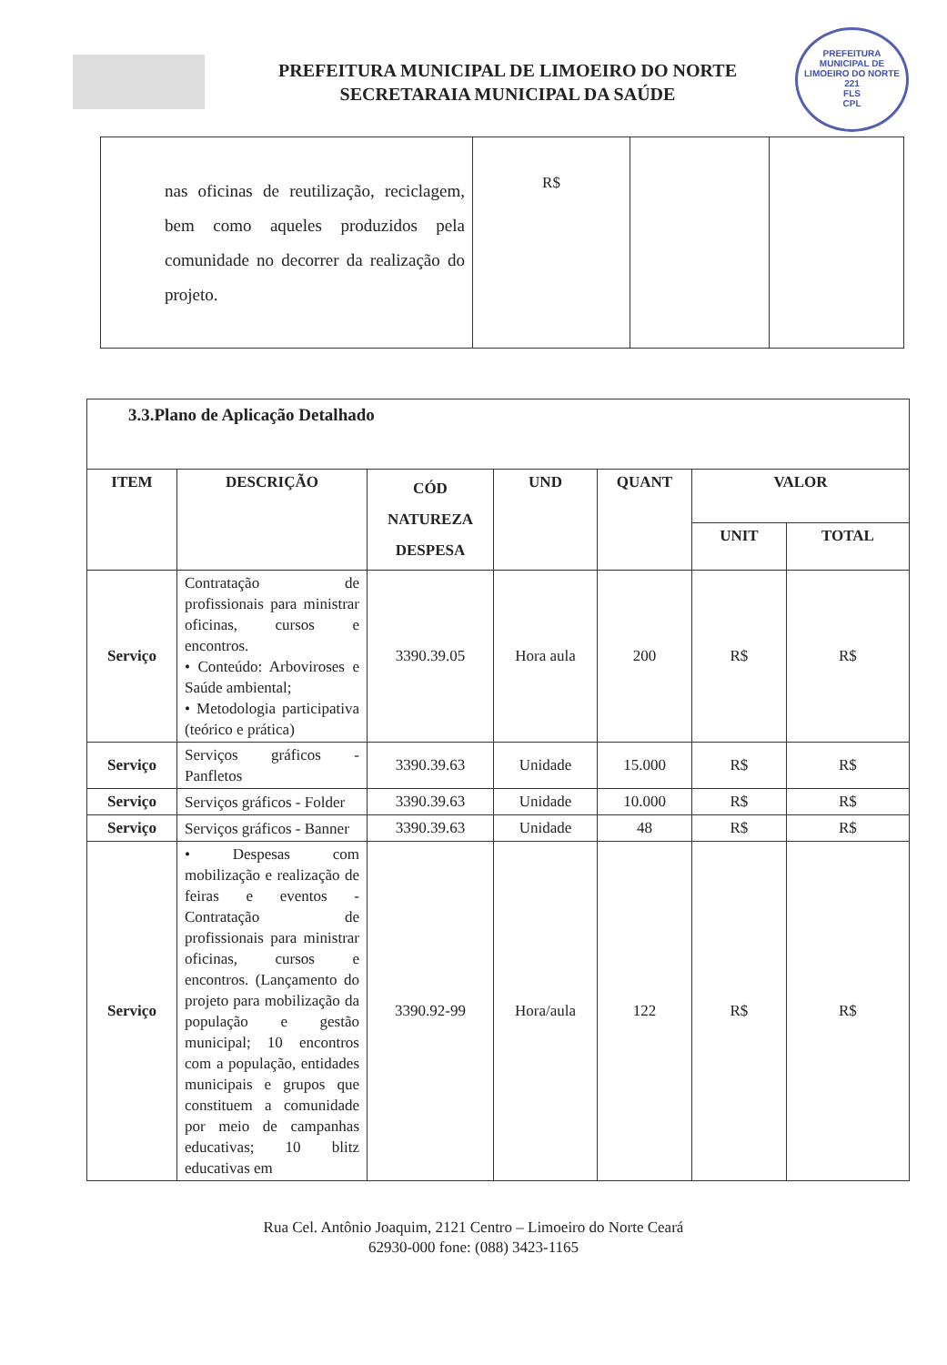PREFEITURA MUNICIPAL DE LIMOEIRO DO NORTE
221
FLS
CPL
PREFEITURA MUNICIPAL DE LIMOEIRO DO NORTE
SECRETARAIA MUNICIPAL DA SAÚDE
| nas oficinas de reutilização, reciclagem, bem como aqueles produzidos pela comunidade no decorrer da realização do projeto. | R$ | | |
| 3.3.Plano de Aplicação Detalhado | | | | | | |
| ITEM | DESCRIÇÃO | CÓD NATUREZA DESPESA | UND | QUANT | VALOR | |
| | | | | | UNIT | TOTAL |
| Serviço | Contratação de profissionais para ministrar oficinas, cursos e encontros. • Conteúdo: Arboviroses e Saúde ambiental; • Metodologia participativa (teórico e prática) | 3390.39.05 | Hora aula | 200 | R$ | R$ |
| Serviço | Serviços gráficos - Panfletos | 3390.39.63 | Unidade | 15.000 | R$ | R$ |
| Serviço | Serviços gráficos - Folder | 3390.39.63 | Unidade | 10.000 | R$ | R$ |
| Serviço | Serviços gráficos - Banner | 3390.39.63 | Unidade | 48 | R$ | R$ |
| Serviço | • Despesas com mobilização e realização de feiras e eventos - Contratação de profissionais para ministrar oficinas, cursos e encontros. (Lançamento do projeto para mobilização da população e gestão municipal; 10 encontros com a população, entidades municipais e grupos que constituem a comunidade por meio de campanhas educativas; 10 blitz educativas em | 3390.92-99 | Hora/aula | 122 | R$ | R$ |
Rua Cel. Antônio Joaquim, 2121 Centro – Limoeiro do Norte Ceará
62930-000 fone: (088) 3423-1165